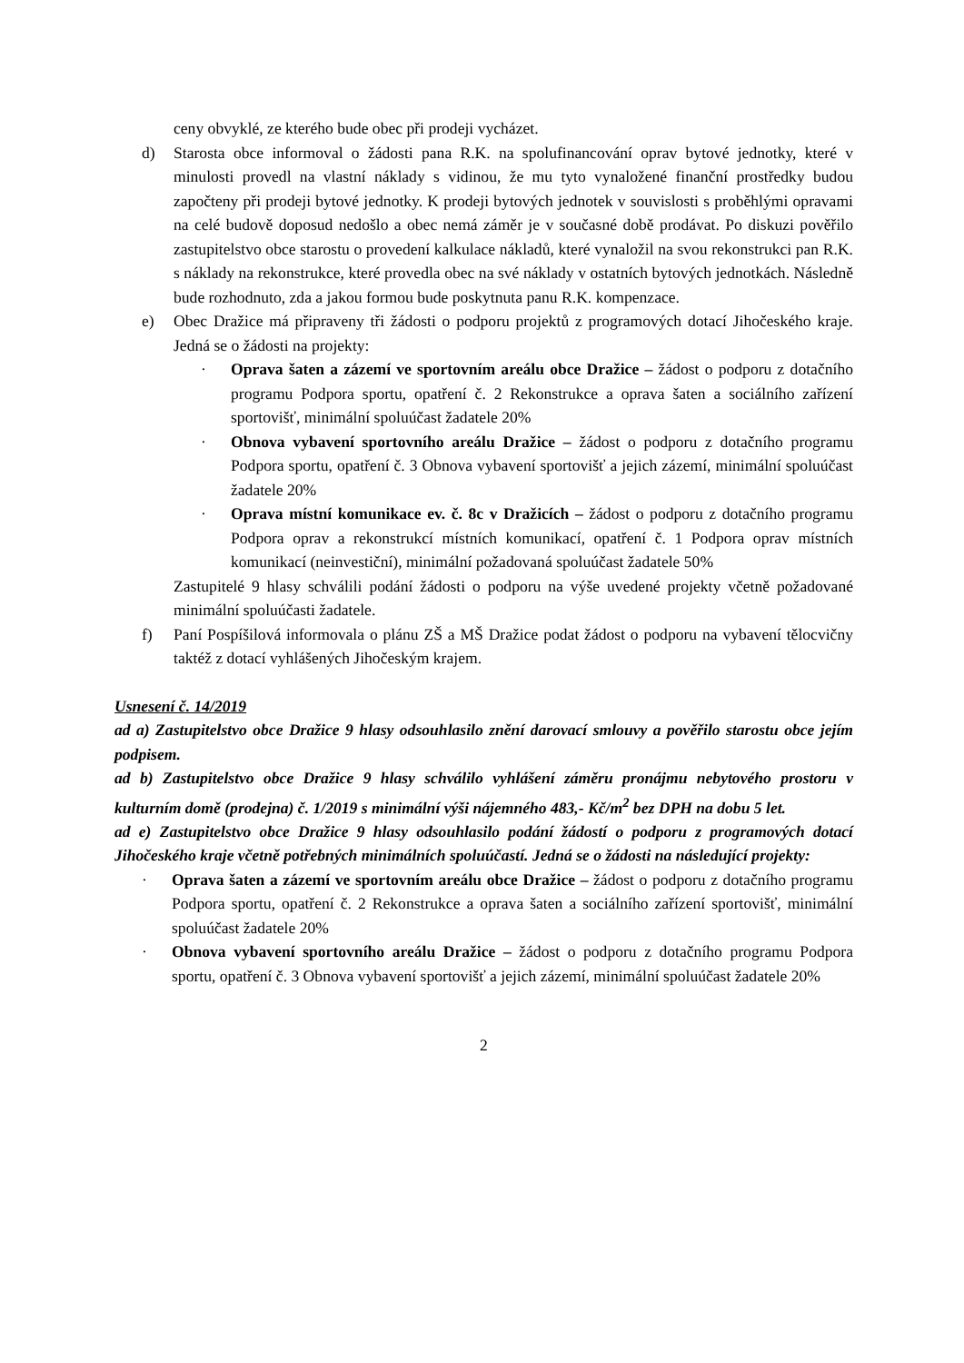ceny obvyklé, ze kterého bude obec při prodeji vycházet.
d) Starosta obce informoval o žádosti pana R.K. na spolufinancování oprav bytové jednotky, které v minulosti provedl na vlastní náklady s vidinou, že mu tyto vynaložené finanční prostředky budou započteny při prodeji bytové jednotky. K prodeji bytových jednotek v souvislosti s proběhlými opravami na celé budově doposud nedošlo a obec nemá záměr je v současné době prodávat. Po diskuzi pověřilo zastupitelstvo obce starostu o provedení kalkulace nákladů, které vynaložil na svou rekonstrukci pan R.K. s náklady na rekonstrukce, které provedla obec na své náklady v ostatních bytových jednotkách. Následně bude rozhodnuto, zda a jakou formou bude poskytnuta panu R.K. kompenzace.
e) Obec Dražice má připraveny tři žádosti o podporu projektů z programových dotací Jihočeského kraje. Jedná se o žádosti na projekty:
· Oprava šaten a zázemí ve sportovním areálu obce Dražice – žádost o podporu z dotačního programu Podpora sportu, opatření č. 2 Rekonstrukce a oprava šaten a sociálního zařízení sportovišť, minimální spoluúčast žadatele 20%
· Obnova vybavení sportovního areálu Dražice – žádost o podporu z dotačního programu Podpora sportu, opatření č. 3 Obnova vybavení sportovišť a jejich zázemí, minimální spoluúčast žadatele 20%
· Oprava místní komunikace ev. č. 8c v Dražicích – žádost o podporu z dotačního programu Podpora oprav a rekonstrukcí místních komunikací, opatření č. 1 Podpora oprav místních komunikací (neinvestiční), minimální požadovaná spoluúčast žadatele 50%
Zastupitelé 9 hlasy schválili podání žádosti o podporu na výše uvedené projekty včetně požadované minimální spoluúčasti žadatele.
f) Paní Pospíšilová informovala o plánu ZŠ a MŠ Dražice podat žádost o podporu na vybavení tělocvičny taktéž z dotací vyhlášených Jihočeským krajem.
Usnesení č. 14/2019
ad a) Zastupitelstvo obce Dražice 9 hlasy odsouhlasilo znění darovací smlouvy a pověřilo starostu obce jejím podpisem.
ad b) Zastupitelstvo obce Dražice 9 hlasy schválilo vyhlášení záměru pronájmu nebytového prostoru v kulturním domě (prodejna) č. 1/2019 s minimální výši nájemného 483,- Kč/m<sup>2</sup> bez DPH na dobu 5 let.
ad e) Zastupitelstvo obce Dražice 9 hlasy odsouhlasilo podání žádostí o podporu z programových dotací Jihočeského kraje včetně potřebných minimálních spoluúčastí. Jedná se o žádosti na následující projekty:
· Oprava šaten a zázemí ve sportovním areálu obce Dražice – žádost o podporu z dotačního programu Podpora sportu, opatření č. 2 Rekonstrukce a oprava šaten a sociálního zařízení sportovišť, minimální spoluúčast žadatele 20%
· Obnova vybavení sportovního areálu Dražice – žádost o podporu z dotačního programu Podpora sportu, opatření č. 3 Obnova vybavení sportovišť a jejich zázemí, minimální spoluúčast žadatele 20%
2